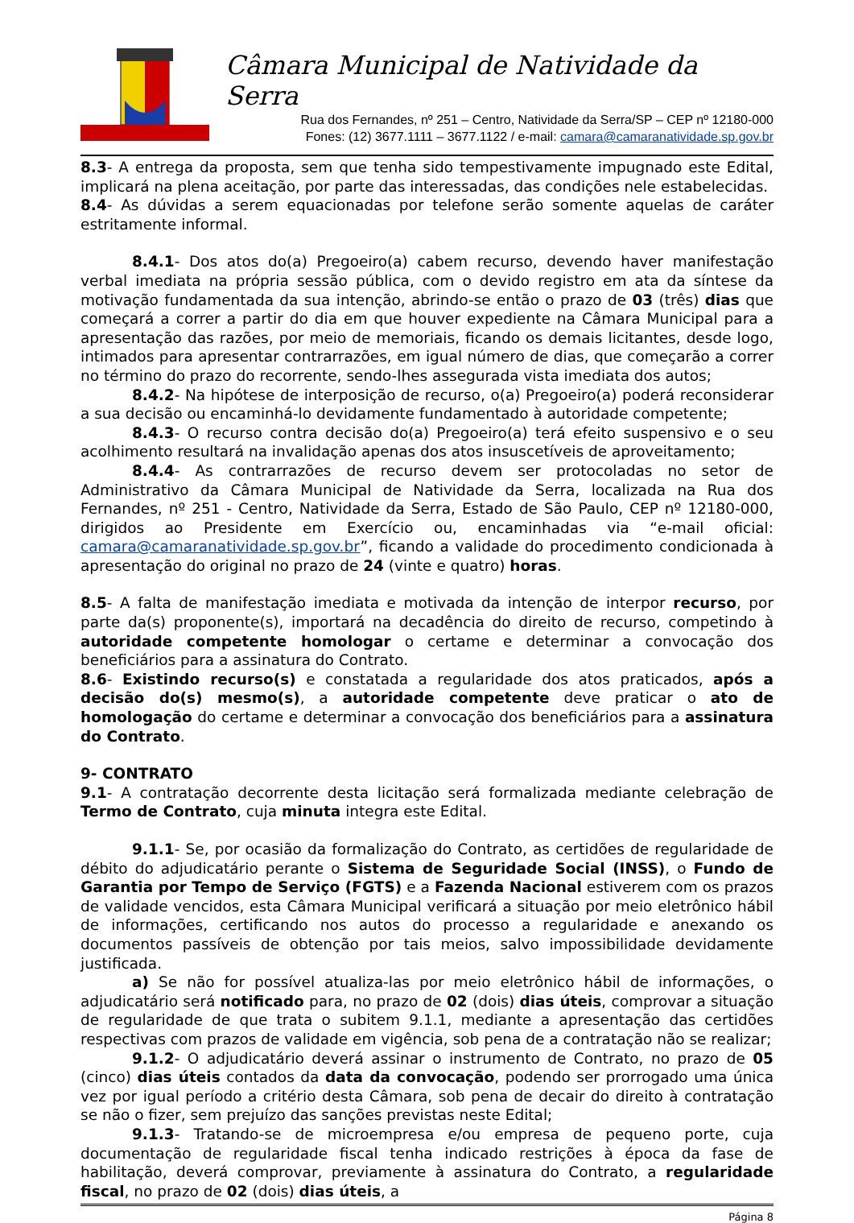Câmara Municipal de Natividade da Serra
Rua dos Fernandes, nº 251 – Centro, Natividade da Serra/SP – CEP nº 12180-000
Fones: (12) 3677.1111 – 3677.1122 / e-mail: camara@camaranatividade.sp.gov.br
8.3- A entrega da proposta, sem que tenha sido tempestivamente impugnado este Edital, implicará na plena aceitação, por parte das interessadas, das condições nele estabelecidas.
8.4- As dúvidas a serem equacionadas por telefone serão somente aquelas de caráter estritamente informal.
8.4.1- Dos atos do(a) Pregoeiro(a) cabem recurso, devendo haver manifestação verbal imediata na própria sessão pública, com o devido registro em ata da síntese da motivação fundamentada da sua intenção, abrindo-se então o prazo de 03 (três) dias que começará a correr a partir do dia em que houver expediente na Câmara Municipal para a apresentação das razões, por meio de memoriais, ficando os demais licitantes, desde logo, intimados para apresentar contrarrazões, em igual número de dias, que começarão a correr no término do prazo do recorrente, sendo-lhes assegurada vista imediata dos autos;
8.4.2- Na hipótese de interposição de recurso, o(a) Pregoeiro(a) poderá reconsiderar a sua decisão ou encaminhá-lo devidamente fundamentado à autoridade competente;
8.4.3- O recurso contra decisão do(a) Pregoeiro(a) terá efeito suspensivo e o seu acolhimento resultará na invalidação apenas dos atos insuscetíveis de aproveitamento;
8.4.4- As contrarrazões de recurso devem ser protocoladas no setor de Administrativo da Câmara Municipal de Natividade da Serra, localizada na Rua dos Fernandes, nº 251 - Centro, Natividade da Serra, Estado de São Paulo, CEP nº 12180-000, dirigidos ao Presidente em Exercício ou, encaminhadas via “e-mail oficial: camara@camaranatividade.sp.gov.br”, ficando a validade do procedimento condicionada à apresentação do original no prazo de 24 (vinte e quatro) horas.
8.5- A falta de manifestação imediata e motivada da intenção de interpor recurso, por parte da(s) proponente(s), importará na decadência do direito de recurso, competindo à autoridade competente homologar o certame e determinar a convocação dos beneficiários para a assinatura do Contrato.
8.6- Existindo recurso(s) e constatada a regularidade dos atos praticados, após a decisão do(s) mesmo(s), a autoridade competente deve praticar o ato de homologação do certame e determinar a convocação dos beneficiários para a assinatura do Contrato.
9- CONTRATO
9.1- A contratação decorrente desta licitação será formalizada mediante celebração de Termo de Contrato, cuja minuta integra este Edital.
9.1.1- Se, por ocasião da formalização do Contrato, as certidões de regularidade de débito do adjudicatário perante o Sistema de Seguridade Social (INSS), o Fundo de Garantia por Tempo de Serviço (FGTS) e a Fazenda Nacional estiverem com os prazos de validade vencidos, esta Câmara Municipal verificará a situação por meio eletrônico hábil de informações, certificando nos autos do processo a regularidade e anexando os documentos passíveis de obtenção por tais meios, salvo impossibilidade devidamente justificada.
a) Se não for possível atualiza-las por meio eletrônico hábil de informações, o adjudicatário será notificado para, no prazo de 02 (dois) dias úteis, comprovar a situação de regularidade de que trata o subitem 9.1.1, mediante a apresentação das certidões respectivas com prazos de validade em vigência, sob pena de a contratação não se realizar;
9.1.2- O adjudicatário deverá assinar o instrumento de Contrato, no prazo de 05 (cinco) dias úteis contados da data da convocação, podendo ser prorrogado uma única vez por igual período a critério desta Câmara, sob pena de decair do direito à contratação se não o fizer, sem prejuízo das sanções previstas neste Edital;
9.1.3- Tratando-se de microempresa e/ou empresa de pequeno porte, cuja documentação de regularidade fiscal tenha indicado restrições à época da fase de habilitação, deverá comprovar, previamente à assinatura do Contrato, a regularidade fiscal, no prazo de 02 (dois) dias úteis, a
Página 8